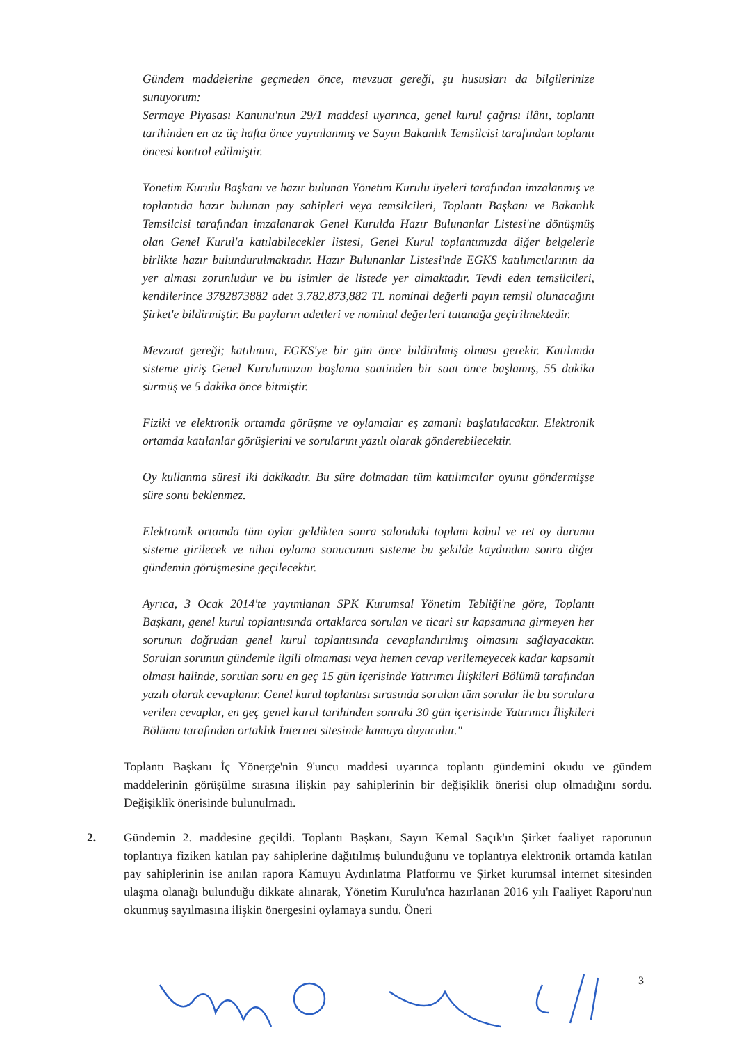Gündem maddelerine geçmeden önce, mevzuat gereği, şu hususları da bilgilerinize sunuyorum:
Sermaye Piyasası Kanunu'nun 29/1 maddesi uyarınca, genel kurul çağrısı ilânı, toplantı tarihinden en az üç hafta önce yayınlanmış ve Sayın Bakanlık Temsilcisi tarafından toplantı öncesi kontrol edilmiştir.
Yönetim Kurulu Başkanı ve hazır bulunan Yönetim Kurulu üyeleri tarafından imzalanmış ve toplantıda hazır bulunan pay sahipleri veya temsilcileri, Toplantı Başkanı ve Bakanlık Temsilcisi tarafından imzalanarak Genel Kurulda Hazır Bulunanlar Listesi'ne dönüşmüş olan Genel Kurul'a katılabilecekler listesi, Genel Kurul toplantımızda diğer belgelerle birlikte hazır bulundurulmaktadır. Hazır Bulunanlar Listesi'nde EGKS katılımcılarının da yer alması zorunludur ve bu isimler de listede yer almaktadır. Tevdi eden temsilcileri, kendilerince 3782873882 adet 3.782.873,882 TL nominal değerli payın temsil olunacağını Şirket'e bildirmiştir. Bu payların adetleri ve nominal değerleri tutanağa geçirilmektedir.
Mevzuat gereği; katılımın, EGKS'ye bir gün önce bildirilmiş olması gerekir. Katılımda sisteme giriş Genel Kurulumuzun başlama saatinden bir saat önce başlamış, 55 dakika sürmüş ve 5 dakika önce bitmiştir.
Fiziki ve elektronik ortamda görüşme ve oylamalar eş zamanlı başlatılacaktır. Elektronik ortamda katılanlar görüşlerini ve sorularını yazılı olarak gönderebilecektir.
Oy kullanma süresi iki dakikadır. Bu süre dolmadan tüm katılımcılar oyunu göndermişse süre sonu beklenmez.
Elektronik ortamda tüm oylar geldikten sonra salondaki toplam kabul ve ret oy durumu sisteme girilecek ve nihai oylama sonucunun sisteme bu şekilde kaydından sonra diğer gündemin görüşmesine geçilecektir.
Ayrıca, 3 Ocak 2014'te yayımlanan SPK Kurumsal Yönetim Tebliği'ne göre, Toplantı Başkanı, genel kurul toplantısında ortaklarca sorulan ve ticari sır kapsamına girmeyen her sorunun doğrudan genel kurul toplantısında cevaplandırılmış olmasını sağlayacaktır. Sorulan sorunun gündemle ilgili olmaması veya hemen cevap verilemeyecek kadar kapsamlı olması halinde, sorulan soru en geç 15 gün içerisinde Yatırımcı İlişkileri Bölümü tarafından yazılı olarak cevaplanır. Genel kurul toplantısı sırasında sorulan tüm sorular ile bu sorulara verilen cevaplar, en geç genel kurul tarihinden sonraki 30 gün içerisinde Yatırımcı İlişkileri Bölümü tarafından ortaklık İnternet sitesinde kamuya duyurulur."
Toplantı Başkanı İç Yönerge'nin 9'uncu maddesi uyarınca toplantı gündemini okudu ve gündem maddelerinin görüşülme sırasına ilişkin pay sahiplerinin bir değişiklik önerisi olup olmadığını sordu. Değişiklik önerisinde bulunulmadı.
2. Gündemin 2. maddesine geçildi. Toplantı Başkanı, Sayın Kemal Saçık'ın Şirket faaliyet raporunun toplantıya fiziken katılan pay sahiplerine dağıtılmış bulunduğunu ve toplantıya elektronik ortamda katılan pay sahiplerinin ise anılan rapora Kamuyu Aydınlatma Platformu ve Şirket kurumsal internet sitesinden ulaşma olanağı bulunduğu dikkate alınarak, Yönetim Kurulu'nca hazırlanan 2016 yılı Faaliyet Raporu'nun okunmuş sayılmasına ilişkin önergesini oylamaya sundu. Öneri
3